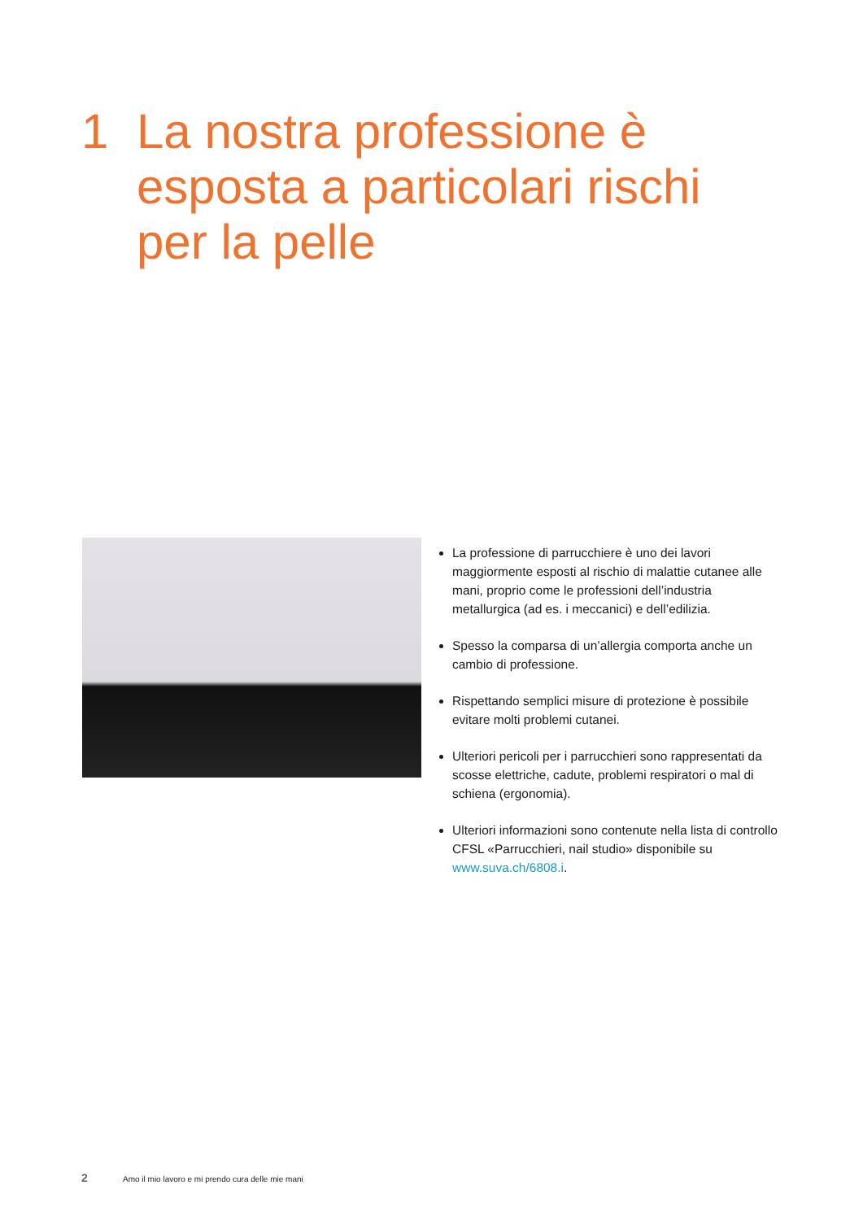1 La nostra professione è
esposta a particolari rischi
per la pelle
La professione di parrucchiere è uno dei lavori maggiormente esposti al rischio di malattie cutanee alle mani, proprio come le professioni dell’industria metallurgica (ad es. i meccanici) e dell’edilizia.
Spesso la comparsa di un’allergia comporta anche un cambio di professione.
Rispettando semplici misure di protezione è possibile evitare molti problemi cutanei.
Ulteriori pericoli per i parrucchieri sono rappresentati da scosse elettriche, cadute, problemi respiratori o mal di schiena (ergonomia).
Ulteriori informazioni sono contenute nella lista di controllo CFSL «Parrucchieri, nail studio» disponibile su www.suva.ch/6808.i.
2 Amo il mio lavoro e mi prendo cura delle mie mani